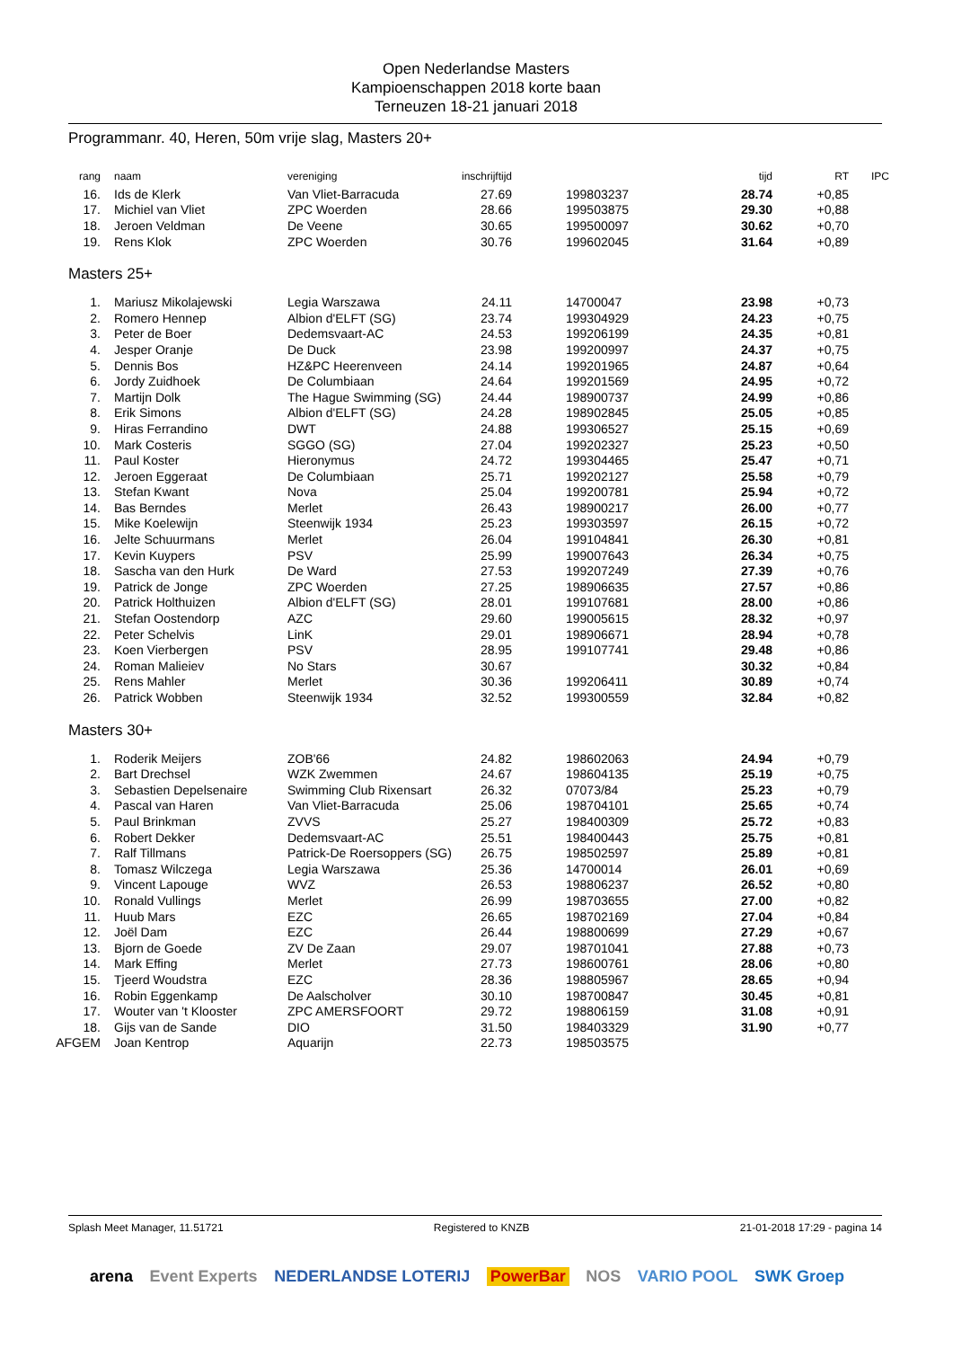Open Nederlandse Masters
Kampioenschappen 2018 korte baan
Terneuzen 18-21 januari 2018
Programmanr. 40, Heren, 50m vrije slag, Masters 20+
| rang | naam | vereniging | inschrijftijd | | tijd | RT | IPC |
| --- | --- | --- | --- | --- | --- | --- | --- |
| 16. | Ids de Klerk | Van Vliet-Barracuda | 27.69 | 199803237 | 28.74 | +0,85 | |
| 17. | Michiel van Vliet | ZPC Woerden | 28.66 | 199503875 | 29.30 | +0,88 | |
| 18. | Jeroen Veldman | De Veene | 30.65 | 199500097 | 30.62 | +0,70 | |
| 19. | Rens Klok | ZPC Woerden | 30.76 | 199602045 | 31.64 | +0,89 | |
Masters 25+
| 1. | Mariusz Mikolajewski | Legia Warszawa | 24.11 | 14700047 | 23.98 | +0,73 | |
| 2. | Romero Hennep | Albion d'ELFT (SG) | 23.74 | 199304929 | 24.23 | +0,75 | |
| 3. | Peter de Boer | Dedemsvaart-AC | 24.53 | 199206199 | 24.35 | +0,81 | |
| 4. | Jesper Oranje | De Duck | 23.98 | 199200997 | 24.37 | +0,75 | |
| 5. | Dennis Bos | HZ&PC Heerenveen | 24.14 | 199201965 | 24.87 | +0,64 | |
| 6. | Jordy Zuidhoek | De Columbiaan | 24.64 | 199201569 | 24.95 | +0,72 | |
| 7. | Martijn Dolk | The Hague Swimming (SG) | 24.44 | 198900737 | 24.99 | +0,86 | |
| 8. | Erik Simons | Albion d'ELFT (SG) | 24.28 | 198902845 | 25.05 | +0,85 | |
| 9. | Hiras Ferrandino | DWT | 24.88 | 199306527 | 25.15 | +0,69 | |
| 10. | Mark Costeris | SGGO (SG) | 27.04 | 199202327 | 25.23 | +0,50 | |
| 11. | Paul Koster | Hieronymus | 24.72 | 199304465 | 25.47 | +0,71 | |
| 12. | Jeroen Eggeraat | De Columbiaan | 25.71 | 199202127 | 25.58 | +0,79 | |
| 13. | Stefan Kwant | Nova | 25.04 | 199200781 | 25.94 | +0,72 | |
| 14. | Bas Berndes | Merlet | 26.43 | 198900217 | 26.00 | +0,77 | |
| 15. | Mike Koelewijn | Steenwijk 1934 | 25.23 | 199303597 | 26.15 | +0,72 | |
| 16. | Jelte Schuurmans | Merlet | 26.04 | 199104841 | 26.30 | +0,81 | |
| 17. | Kevin Kuypers | PSV | 25.99 | 199007643 | 26.34 | +0,75 | |
| 18. | Sascha van den Hurk | De Ward | 27.53 | 199207249 | 27.39 | +0,76 | |
| 19. | Patrick de Jonge | ZPC Woerden | 27.25 | 198906635 | 27.57 | +0,86 | |
| 20. | Patrick Holthuizen | Albion d'ELFT (SG) | 28.01 | 199107681 | 28.00 | +0,86 | |
| 21. | Stefan Oostendorp | AZC | 29.60 | 199005615 | 28.32 | +0,97 | |
| 22. | Peter Schelvis | LinK | 29.01 | 198906671 | 28.94 | +0,78 | |
| 23. | Koen Vierbergen | PSV | 28.95 | 199107741 | 29.48 | +0,86 | |
| 24. | Roman Malieiev | No Stars | 30.67 | | 30.32 | +0,84 | |
| 25. | Rens Mahler | Merlet | 30.36 | 199206411 | 30.89 | +0,74 | |
| 26. | Patrick Wobben | Steenwijk 1934 | 32.52 | 199300559 | 32.84 | +0,82 | |
Masters 30+
| 1. | Roderik Meijers | ZOB'66 | 24.82 | 198602063 | 24.94 | +0,79 | |
| 2. | Bart Drechsel | WZK Zwemmen | 24.67 | 198604135 | 25.19 | +0,75 | |
| 3. | Sebastien Depelsenaire | Swimming Club Rixensart | 26.32 | 07073/84 | 25.23 | +0,79 | |
| 4. | Pascal van Haren | Van Vliet-Barracuda | 25.06 | 198704101 | 25.65 | +0,74 | |
| 5. | Paul Brinkman | ZVVS | 25.27 | 198400309 | 25.72 | +0,83 | |
| 6. | Robert Dekker | Dedemsvaart-AC | 25.51 | 198400443 | 25.75 | +0,81 | |
| 7. | Ralf Tillmans | Patrick-De Roersoppers (SG) | 26.75 | 198502597 | 25.89 | +0,81 | |
| 8. | Tomasz Wilczega | Legia Warszawa | 25.36 | 14700014 | 26.01 | +0,69 | |
| 9. | Vincent Lapouge | WVZ | 26.53 | 198806237 | 26.52 | +0,80 | |
| 10. | Ronald Vullings | Merlet | 26.99 | 198703655 | 27.00 | +0,82 | |
| 11. | Huub Mars | EZC | 26.65 | 198702169 | 27.04 | +0,84 | |
| 12. | Joël Dam | EZC | 26.44 | 198800699 | 27.29 | +0,67 | |
| 13. | Bjorn de Goede | ZV De Zaan | 29.07 | 198701041 | 27.88 | +0,73 | |
| 14. | Mark Effing | Merlet | 27.73 | 198600761 | 28.06 | +0,80 | |
| 15. | Tjeerd Woudstra | EZC | 28.36 | 198805967 | 28.65 | +0,94 | |
| 16. | Robin Eggenkamp | De Aalscholver | 30.10 | 198700847 | 30.45 | +0,81 | |
| 17. | Wouter van 't Klooster | ZPC AMERSFOORT | 29.72 | 198806159 | 31.08 | +0,91 | |
| 18. | Gijs van de Sande | DIO | 31.50 | 198403329 | 31.90 | +0,77 | |
| AFGEM | Joan Kentrop | Aquarijn | 22.73 | 198503575 | | | |
Splash Meet Manager, 11.51721 Registered to KNZB 21-01-2018 17:29 - pagina 14
arena Event Experts NEDERLANDSE LOTERIJ PowerBar NOS VARIO POOL SWK Groep